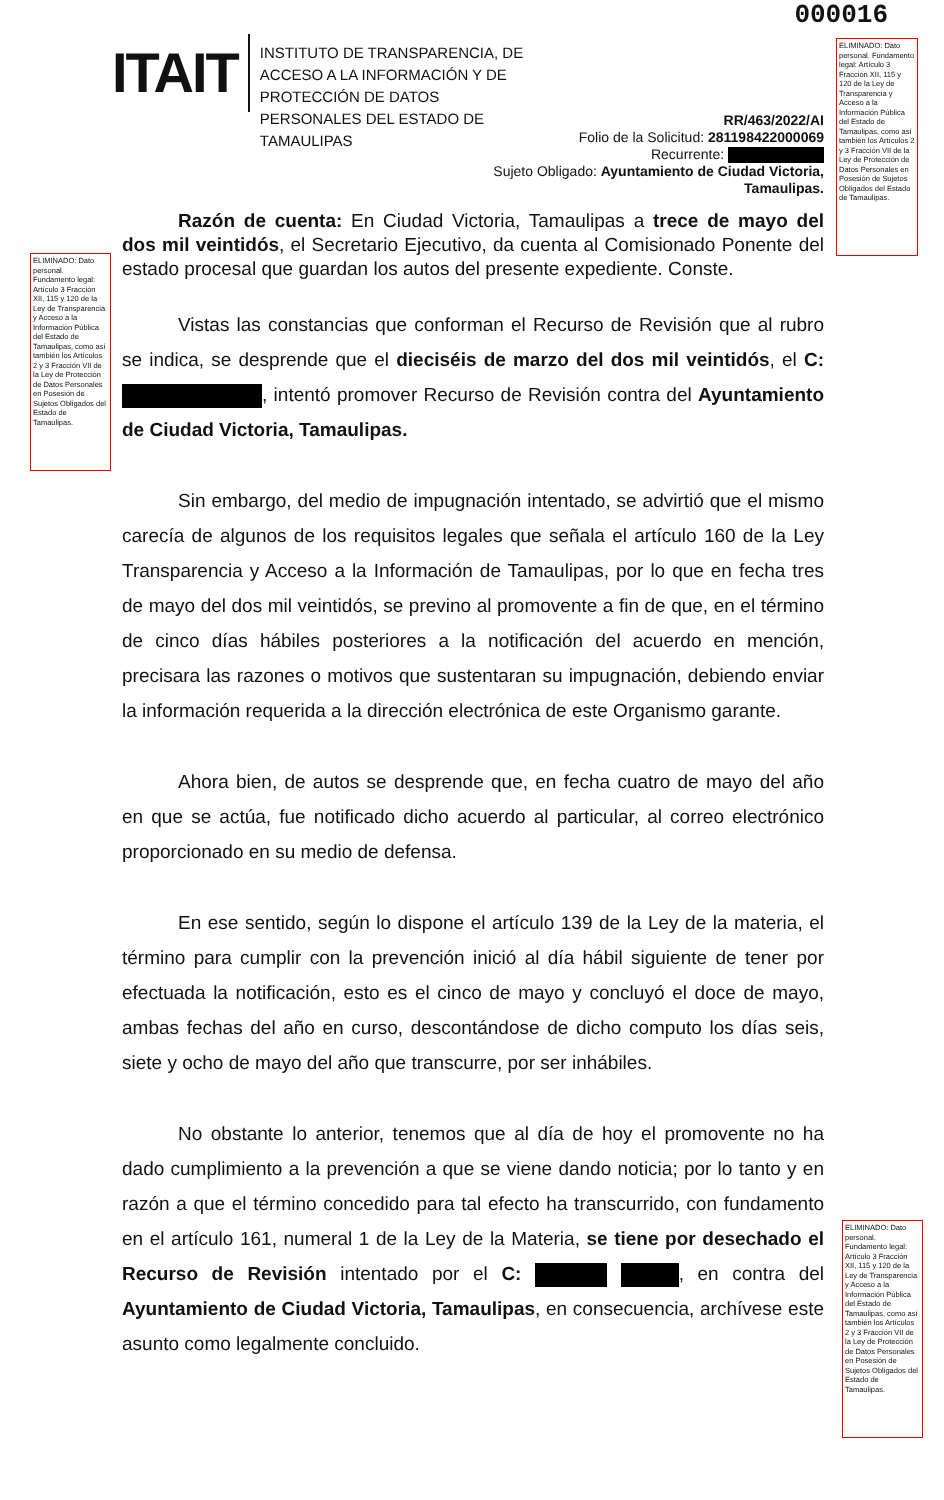000016
ITAIT
INSTITUTO DE TRANSPARENCIA, DE ACCESO A LA INFORMACIÓN Y DE PROTECCIÓN DE DATOS PERSONALES DEL ESTADO DE TAMAULIPAS
RR/463/2022/AI
Folio de la Solicitud: 281198422000069
Recurrente:
Sujeto Obligado: Ayuntamiento de Ciudad Victoria,
Tamaulipas.
ELIMINADO: Dato personal. Fundamento legal: Artículo 3 Fracción XII, 115 y 120 de la Ley de Transparencia y Acceso a la Información Pública del Estado de Tamaulipas, como así también los Artículos 2 y 3 Fracción VII de la Ley de Protección de Datos Personales en Posesión de Sujetos Obligados del Estado de Tamaulipas.
ELIMINADO: Dato personal. Fundamento legal: Artículo 3 Fracción XII, 115 y 120 de la Ley de Transparencia y Acceso a la Información Pública del Estado de Tamaulipas, como así también los Artículos 2 y 3 Fracción VII de la Ley de Protección de Datos Personales en Posesión de Sujetos Obligados del Estado de Tamaulipas.
ELIMINADO: Dato personal. Fundamento legal: Artículo 3 Fracción XII, 115 y 120 de la Ley de Transparencia y Acceso a la Información Pública del Estado de Tamaulipas, como así también los Artículos 2 y 3 Fracción VII de la Ley de Protección de Datos Personales en Posesión de Sujetos Obligados del Estado de Tamaulipas.
Razón de cuenta: En Ciudad Victoria, Tamaulipas a trece de mayo del dos mil veintidós, el Secretario Ejecutivo, da cuenta al Comisionado Ponente del estado procesal que guardan los autos del presente expediente. Conste.
Vistas las constancias que conforman el Recurso de Revisión que al rubro se indica, se desprende que el dieciséis de marzo del dos mil veintidós, el C: , intentó promover Recurso de Revisión contra del Ayuntamiento de Ciudad Victoria, Tamaulipas.
Sin embargo, del medio de impugnación intentado, se advirtió que el mismo carecía de algunos de los requisitos legales que señala el artículo 160 de la Ley Transparencia y Acceso a la Información de Tamaulipas, por lo que en fecha tres de mayo del dos mil veintidós, se previno al promovente a fin de que, en el término de cinco días hábiles posteriores a la notificación del acuerdo en mención, precisara las razones o motivos que sustentaran su impugnación, debiendo enviar la información requerida a la dirección electrónica de este Organismo garante.
Ahora bien, de autos se desprende que, en fecha cuatro de mayo del año en que se actúa, fue notificado dicho acuerdo al particular, al correo electrónico proporcionado en su medio de defensa.
En ese sentido, según lo dispone el artículo 139 de la Ley de la materia, el término para cumplir con la prevención inició al día hábil siguiente de tener por efectuada la notificación, esto es el cinco de mayo y concluyó el doce de mayo, ambas fechas del año en curso, descontándose de dicho computo los días seis, siete y ocho de mayo del año que transcurre, por ser inhábiles.
No obstante lo anterior, tenemos que al día de hoy el promovente no ha dado cumplimiento a la prevención a que se viene dando noticia; por lo tanto y en razón a que el término concedido para tal efecto ha transcurrido, con fundamento en el artículo 161, numeral 1 de la Ley de la Materia, se tiene por desechado el Recurso de Revisión intentado por el C: , en contra del Ayuntamiento de Ciudad Victoria, Tamaulipas, en consecuencia, archívese este asunto como legalmente concluido.